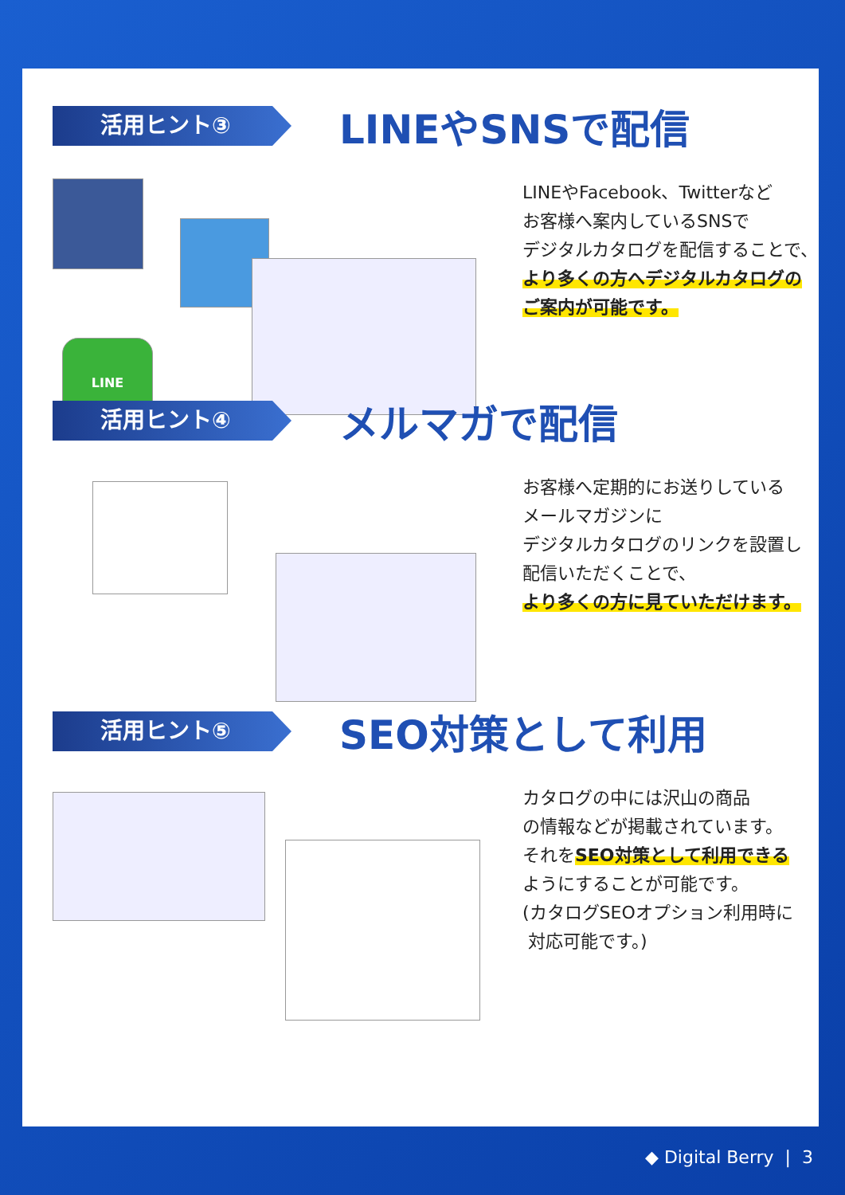活用ヒント③
LINEやSNSで配信
LINE
LINEやFacebook、Twitterなど
お客様へ案内しているSNSで
デジタルカタログを配信することで、
より多くの方へデジタルカタログの
ご案内が可能です。
活用ヒント④
メルマガで配信
お客様へ定期的にお送りしている
メールマガジンに
デジタルカタログのリンクを設置し
配信いただくことで、
より多くの方に見ていただけます。
活用ヒント⑤
SEO対策として利用
カタログの中には沢山の商品
の情報などが掲載されています。
それをSEO対策として利用できる
ようにすることが可能です。
(カタログSEOオプション利用時に
対応可能です。)
◆ Digital Berry | 3